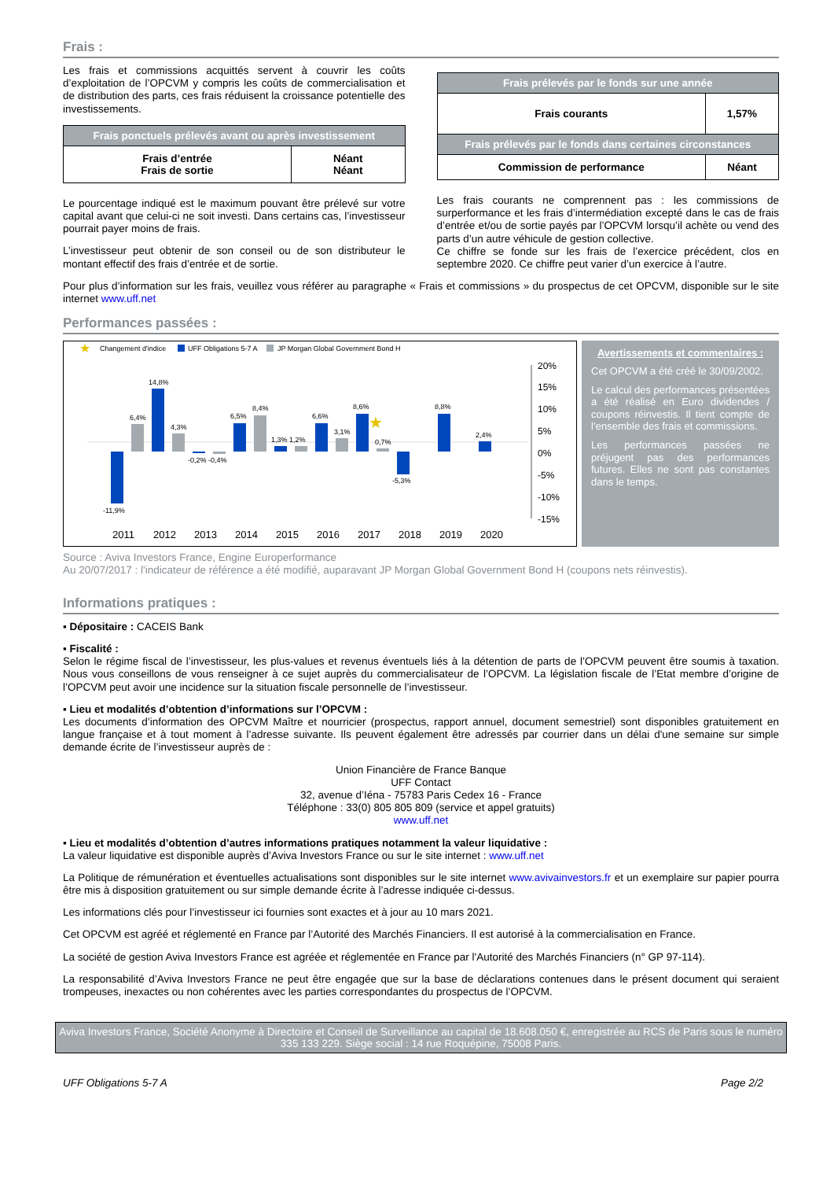Frais :
Les frais et commissions acquittés servent à couvrir les coûts d’exploitation de l’OPCVM y compris les coûts de commercialisation et de distribution des parts, ces frais réduisent la croissance potentielle des investissements.
| Frais ponctuels prélevés avant ou après investissement | |
| --- | --- |
| Frais d’entrée Frais de sortie | Néant Néant |
Le pourcentage indiqué est le maximum pouvant être prélevé sur votre capital avant que celui-ci ne soit investi. Dans certains cas, l’investisseur pourrait payer moins de frais.
L’investisseur peut obtenir de son conseil ou de son distributeur le montant effectif des frais d’entrée et de sortie.
| Frais prélevés par le fonds sur une année | |
| --- | --- |
| Frais courants | 1,57% |
| Frais prélevés par le fonds dans certaines circonstances | |
| Commission de performance | Néant |
Les frais courants ne comprennent pas : les commissions de surperformance et les frais d’intermédiation excepté dans le cas de frais d’entrée et/ou de sortie payés par l’OPCVM lorsqu’il achète ou vend des parts d’un autre véhicule de gestion collective.
Ce chiffre se fonde sur les frais de l’exercice précédent, clos en septembre 2020. Ce chiffre peut varier d’un exercice à l’autre.
Pour plus d’information sur les frais, veuillez vous référer au paragraphe « Frais et commissions » du prospectus de cet OPCVM, disponible sur le site internet www.uff.net
Performances passées :
★
Changement d'indice
UFF Obligations 5-7 A
JP Morgan Global Government Bond H
-11,9%
6,4%
14,8%
4,3%
-0,2% -0,4%
6,5%
8,4%
1,3% 1,2%
6,6%
3,1%
8,6%
0,7%
-5,3%
8,8%
2,4%
★
20%
15%
10%
5%
0%
-5%
-10%
-15%
2011
2012
2013
2014
2015
2016
2017
2018
2019
2020
Avertissements et commentaires :
Cet OPCVM a été créé le 30/09/2002.
Le calcul des performances présentées a été réalisé en Euro dividendes / coupons réinvestis. Il tient compte de l’ensemble des frais et commissions.
Les performances passées ne préjugent pas des performances futures. Elles ne sont pas constantes dans le temps.
Source : Aviva Investors France, Engine Europerformance
Au 20/07/2017 : l'indicateur de référence a été modifié, auparavant JP Morgan Global Government Bond H (coupons nets réinvestis).
Informations pratiques :
▪ Dépositaire : CACEIS Bank
▪ Fiscalité :
Selon le régime fiscal de l’investisseur, les plus-values et revenus éventuels liés à la détention de parts de l’OPCVM peuvent être soumis à taxation. Nous vous conseillons de vous renseigner à ce sujet auprès du commercialisateur de l’OPCVM. La législation fiscale de l’Etat membre d’origine de l’OPCVM peut avoir une incidence sur la situation fiscale personnelle de l’investisseur.
▪ Lieu et modalités d’obtention d’informations sur l’OPCVM :
Les documents d’information des OPCVM Maître et nourricier (prospectus, rapport annuel, document semestriel) sont disponibles gratuitement en langue française et à tout moment à l’adresse suivante. Ils peuvent également être adressés par courrier dans un délai d'une semaine sur simple demande écrite de l’investisseur auprès de :
Union Financière de France Banque
UFF Contact
32, avenue d’Iéna - 75783 Paris Cedex 16 - France
Téléphone : 33(0) 805 805 809 (service et appel gratuits)
www.uff.net
▪ Lieu et modalités d’obtention d’autres informations pratiques notamment la valeur liquidative :
La valeur liquidative est disponible auprès d’Aviva Investors France ou sur le site internet : www.uff.net
La Politique de rémunération et éventuelles actualisations sont disponibles sur le site internet www.avivainvestors.fr et un exemplaire sur papier pourra être mis à disposition gratuitement ou sur simple demande écrite à l’adresse indiquée ci-dessus.
Les informations clés pour l’investisseur ici fournies sont exactes et à jour au 10 mars 2021.
Cet OPCVM est agréé et réglementé en France par l’Autorité des Marchés Financiers. Il est autorisé à la commercialisation en France.
La société de gestion Aviva Investors France est agréée et réglementée en France par l'Autorité des Marchés Financiers (n° GP 97-114).
La responsabilité d’Aviva Investors France ne peut être engagée que sur la base de déclarations contenues dans le présent document qui seraient trompeuses, inexactes ou non cohérentes avec les parties correspondantes du prospectus de l’OPCVM.
Aviva Investors France, Société Anonyme à Directoire et Conseil de Surveillance au capital de 18.608.050 €, enregistrée au RCS de Paris sous le numéro 335 133 229. Siège social : 14 rue Roquépine, 75008 Paris.
UFF Obligations 5-7 A Page 2/2